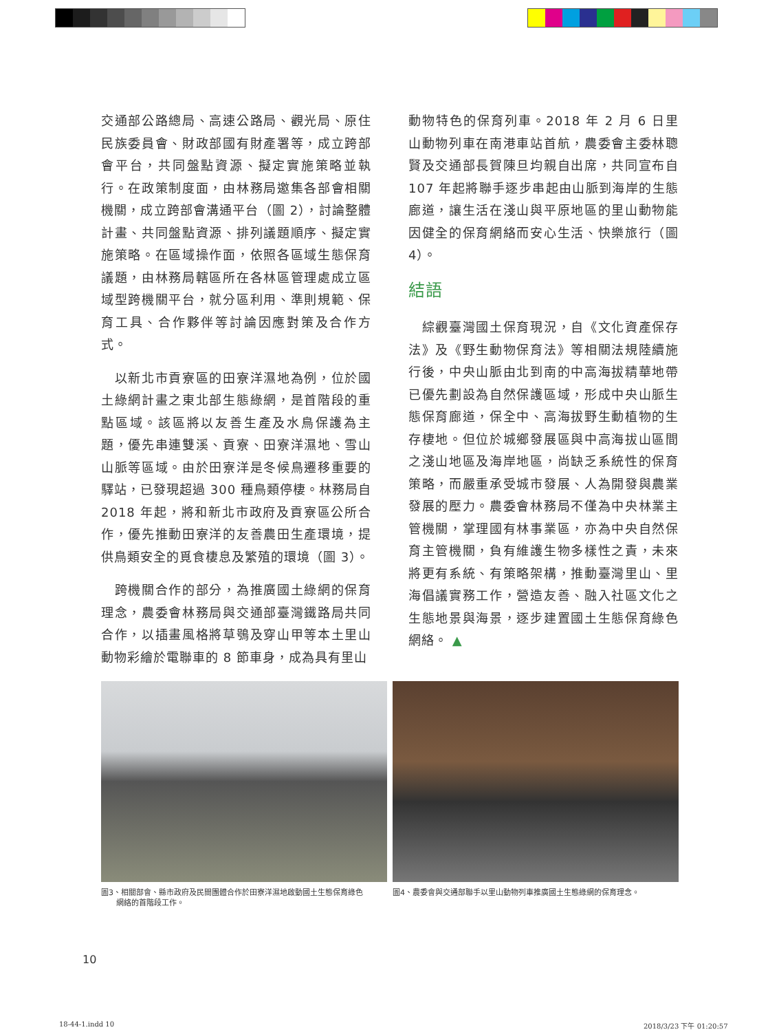交通部公路總局、高速公路局、觀光局、原住民族委員會、財政部國有財產署等，成立跨部會平台，共同盤點資源、擬定實施策略並執行。在政策制度面，由林務局邀集各部會相關機關，成立跨部會溝通平台（圖 2），討論整體計畫、共同盤點資源、排列議題順序、擬定實施策略。在區域操作面，依照各區域生態保育議題，由林務局轄區所在各林區管理處成立區域型跨機關平台，就分區利用、準則規範、保育工具、合作夥伴等討論因應對策及合作方式。
　以新北市貢寮區的田寮洋濕地為例，位於國土綠網計畫之東北部生態綠網，是首階段的重點區域。該區將以友善生產及水鳥保護為主題，優先串連雙溪、貢寮、田寮洋濕地、雪山山脈等區域。由於田寮洋是冬候鳥遷移重要的驛站，已發現超過 300 種鳥類停棲。林務局自 2018 年起，將和新北市政府及貢寮區公所合作，優先推動田寮洋的友善農田生產環境，提供鳥類安全的覓食棲息及繁殖的環境（圖 3）。
　跨機關合作的部分，為推廣國土綠網的保育理念，農委會林務局與交通部臺灣鐵路局共同合作，以插畫風格將草鴞及穿山甲等本土里山動物彩繪於電聯車的 8 節車身，成為具有里山
動物特色的保育列車。2018 年 2 月 6 日里山動物列車在南港車站首航，農委會主委林聰賢及交通部長賀陳旦均親自出席，共同宣布自 107 年起將聯手逐步串起由山脈到海岸的生態廊道，讓生活在淺山與平原地區的里山動物能因健全的保育網絡而安心生活、快樂旅行（圖 4）。
結語
　綜觀臺灣國土保育現況，自《文化資產保存法》及《野生動物保育法》等相關法規陸續施行後，中央山脈由北到南的中高海拔精華地帶已優先劃設為自然保護區域，形成中央山脈生態保育廊道，保全中、高海拔野生動植物的生存棲地。但位於城鄉發展區與中高海拔山區間之淺山地區及海岸地區，尚缺乏系統性的保育策略，而嚴重承受城市發展、人為開發與農業發展的壓力。農委會林務局不僅為中央林業主管機關，掌理國有林事業區，亦為中央自然保育主管機關，負有維護生物多樣性之責，未來將更有系統、有策略架構，推動臺灣里山、里海倡議實務工作，營造友善、融入社區文化之生態地景與海景，逐步建置國土生態保育綠色網絡。 ▲
圖3、相關部會、縣市政府及民間團體合作於田寮洋濕地啟動國土生態保育綠色
　　網絡的首階段工作。
圖4、農委會與交通部聯手以里山動物列車推廣國土生態綠網的保育理念。
10
18-44-1.indd 10 2018/3/23 下午 01:20:57